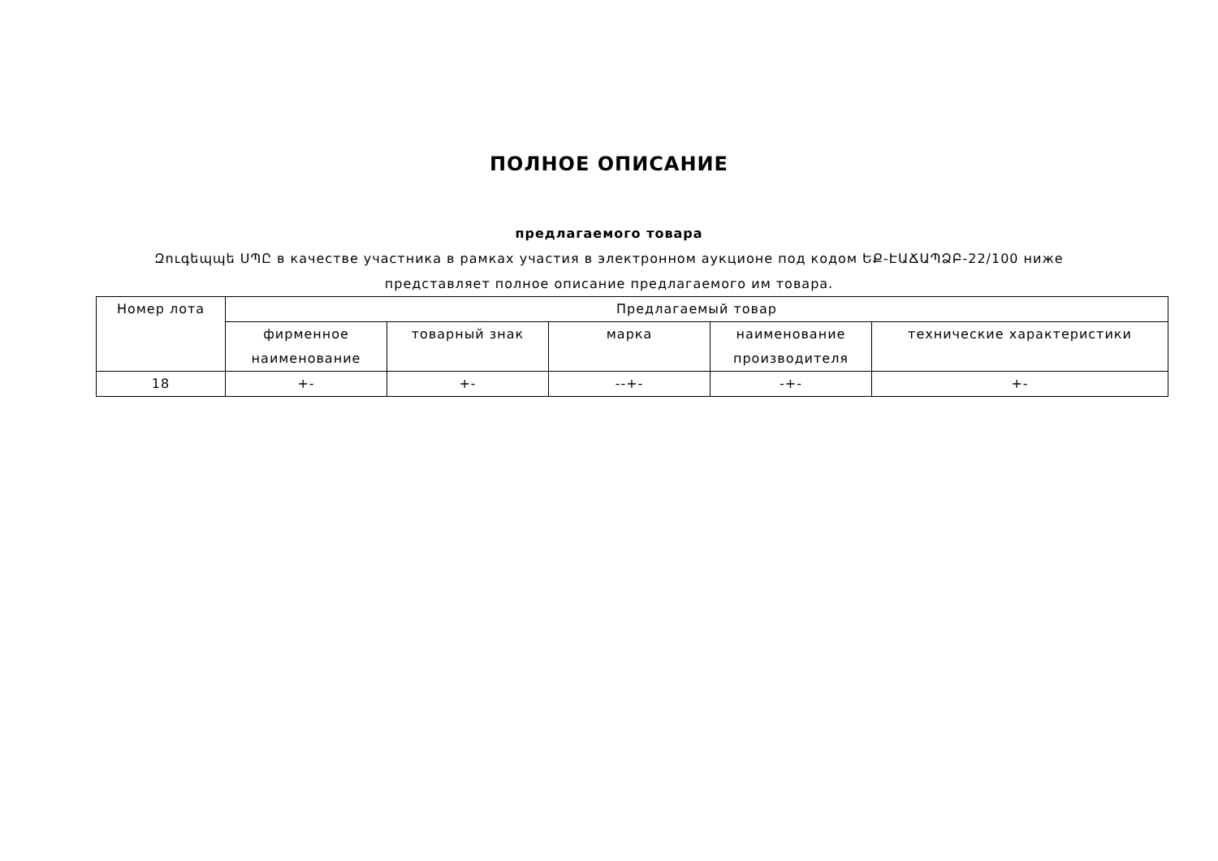ПОЛНОЕ ОПИСАНИЕ
предлагаемого товара
Զուգեպպե ՍՊԸ в качестве участника в рамках участия в электронном аукционе под кодом ԵՔ-ԷԱՃԱՊՁԲ-22/100 ниже представляет полное описание предлагаемого им товара.
| Номер лота | Предлагаемый товар | | | | |
| --- | --- | --- | --- | --- | --- |
| | фирменное наименование | товарный знак | марка | наименование производителя | технические характеристики |
| 18 | +- | +- | --+- | -+- | +- |